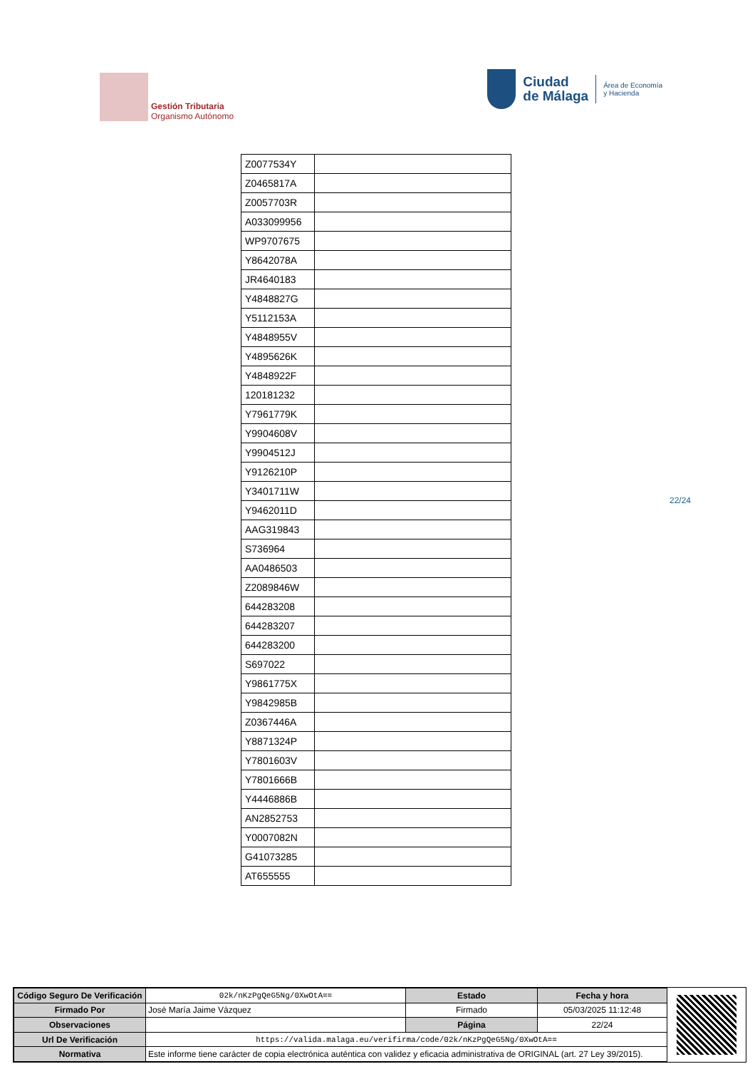Gestión Tributaria
Organismo Autónomo
Ciudad
de Málaga
Área de Economía
y Hacienda
| Z0077534Y | |
| Z0465817A | |
| Z0057703R | |
| A033099956 | |
| WP9707675 | |
| Y8642078A | |
| JR4640183 | |
| Y4848827G | |
| Y5112153A | |
| Y4848955V | |
| Y4895626K | |
| Y4848922F | |
| 120181232 | |
| Y7961779K | |
| Y9904608V | |
| Y9904512J | |
| Y9126210P | |
| Y3401711W | |
| Y9462011D | |
| AAG319843 | |
| S736964 | |
| AA0486503 | |
| Z2089846W | |
| 644283208 | |
| 644283207 | |
| 644283200 | |
| S697022 | |
| Y9861775X | |
| Y9842985B | |
| Z0367446A | |
| Y8871324P | |
| Y7801603V | |
| Y7801666B | |
| Y4446886B | |
| AN2852753 | |
| Y0007082N | |
| G41073285 | |
| AT655555 | |
22/24
| Código Seguro De Verificación | 02k/nKzPgQeG5Ng/0XwOtA== | Estado | Fecha y hora |
| Firmado Por | José María Jaime Vázquez | Firmado | 05/03/2025 11:12:48 |
| Observaciones | | Página | 22/24 |
| Url De Verificación | https://valida.malaga.eu/verifirma/code/02k/nKzPgQeG5Ng/0XwOtA== | | |
| Normativa | Este informe tiene carácter de copia electrónica auténtica con validez y eficacia administrativa de ORIGINAL (art. 27 Ley 39/2015). | | |